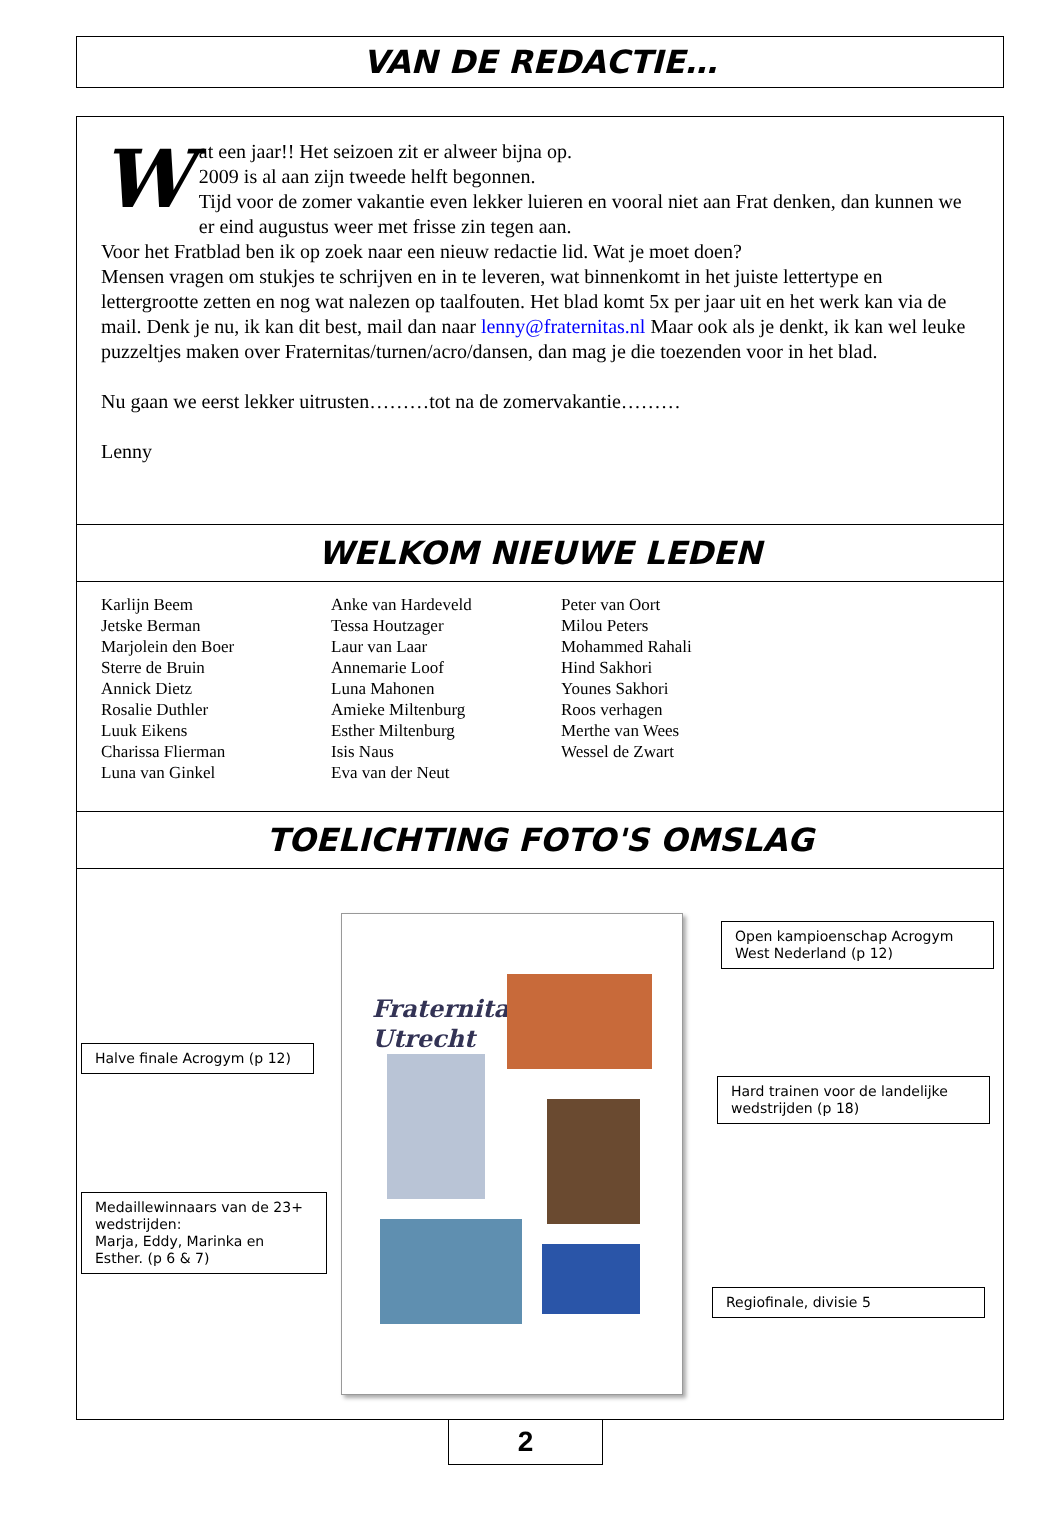VAN DE REDACTIE…
Wat een jaar!! Het seizoen zit er alweer bijna op.
2009 is al aan zijn tweede helft begonnen.
Tijd voor de zomer vakantie even lekker luieren en vooral niet aan Frat denken, dan kunnen we er eind augustus weer met frisse zin tegen aan.
Voor het Fratblad ben ik op zoek naar een nieuw redactie lid. Wat je moet doen?
Mensen vragen om stukjes te schrijven en in te leveren, wat binnenkomt in het juiste lettertype en lettergrootte zetten en nog wat nalezen op taalfouten. Het blad komt 5x per jaar uit en het werk kan via de mail. Denk je nu, ik kan dit best, mail dan naar lenny@fraternitas.nl Maar ook als je denkt, ik kan wel leuke puzzeltjes maken over Fraternitas/turnen/acro/dansen, dan mag je die toezenden voor in het blad.
Nu gaan we eerst lekker uitrusten………tot na de zomervakantie………
Lenny
WELKOM NIEUWE LEDEN
Karlijn Beem
Jetske Berman
Marjolein den Boer
Sterre de Bruin
Annick Dietz
Rosalie Duthler
Luuk Eikens
Charissa Flierman
Luna van Ginkel
Anke van Hardeveld
Tessa Houtzager
Laur van Laar
Annemarie Loof
Luna Mahonen
Amieke Miltenburg
Esther Miltenburg
Isis Naus
Eva van der Neut
Peter van Oort
Milou Peters
Mohammed Rahali
Hind Sakhori
Younes Sakhori
Roos verhagen
Merthe van Wees
Wessel de Zwart
TOELICHTING FOTO'S OMSLAG
Fraternitas
Utrecht
Open kampioenschap Acrogym West Nederland (p 12)
Halve finale Acrogym (p 12)
Hard trainen voor de landelijke wedstrijden (p 18)
Medaillewinnaars van de 23+ wedstrijden:
Marja, Eddy, Marinka en Esther. (p 6 & 7)
Regiofinale, divisie 5
2